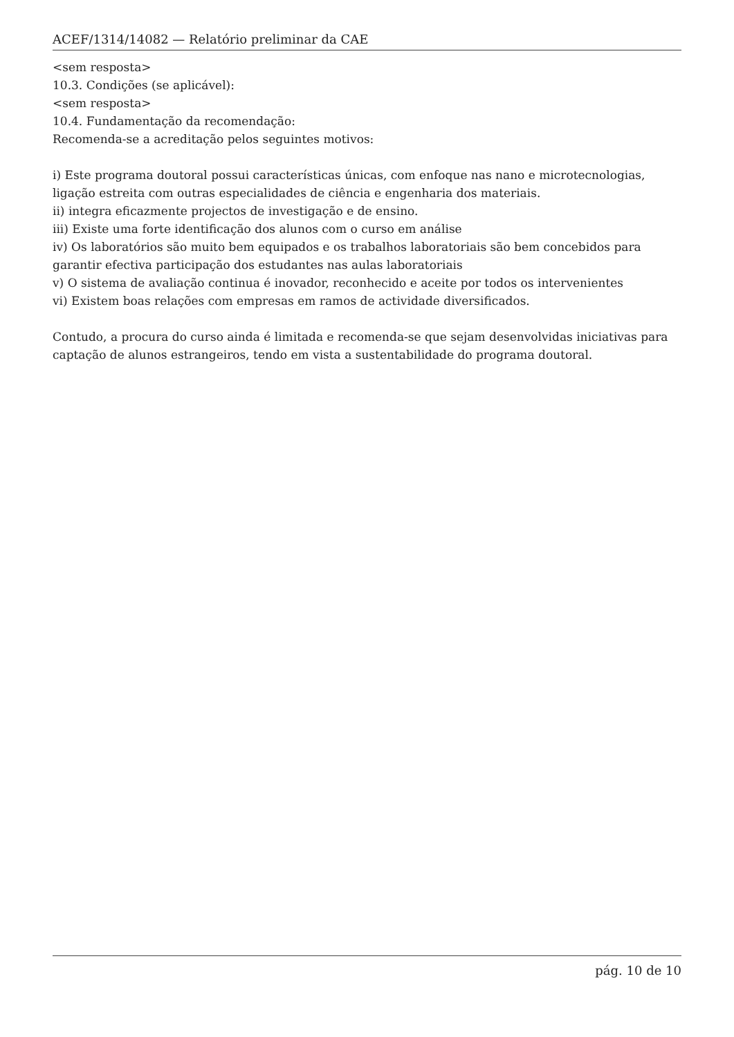ACEF/1314/14082 — Relatório preliminar da CAE
<sem resposta>
10.3. Condições (se aplicável):
<sem resposta>
10.4. Fundamentação da recomendação:
Recomenda-se a acreditação pelos seguintes motivos:
i) Este programa doutoral possui características únicas, com enfoque nas nano e microtecnologias, ligação estreita com outras especialidades de ciência e engenharia dos materiais.
ii) integra eficazmente projectos de investigação e de ensino.
iii) Existe uma forte identificação dos alunos com o curso em análise
iv) Os laboratórios são muito bem equipados e os trabalhos laboratoriais são bem concebidos para garantir efectiva participação dos estudantes nas aulas laboratoriais
v) O sistema de avaliação continua é inovador, reconhecido e aceite por todos os intervenientes
vi) Existem boas relações com empresas em ramos de actividade diversificados.
Contudo, a procura do curso ainda é limitada e recomenda-se que sejam desenvolvidas iniciativas para captação de alunos estrangeiros, tendo em vista a sustentabilidade do programa doutoral.
pág. 10 de 10